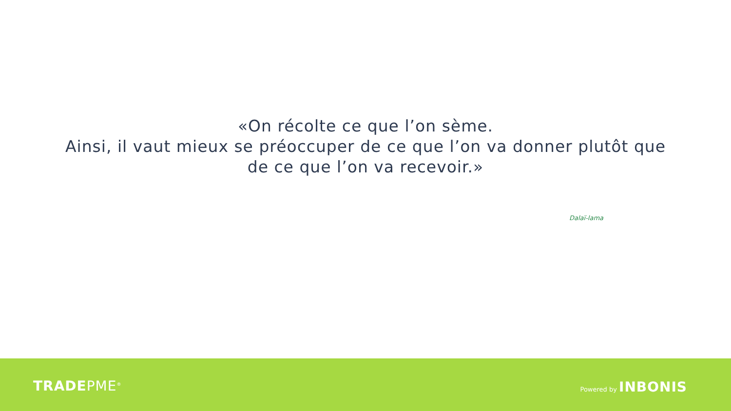«On récolte ce que l’on sème.
Ainsi, il vaut mieux se préoccuper de ce que l’on va donner plutôt que
de ce que l’on va recevoir.»
Dalaï-lama
TRADEPME<sup>®</sup> Powered by INBONIS